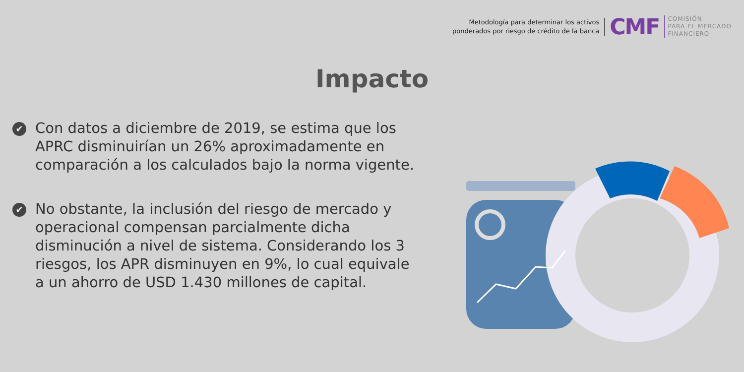Metodología para determinar los activos
ponderados por riesgo de crédito de la banca
CMF
COMISIÓN
PARA EL MERCADO
FINANCIERO
Impacto
✔
Con datos a diciembre de 2019, se estima que los APRC disminuirían un 26% aproximadamente en comparación a los calculados bajo la norma vigente.
✔
No obstante, la inclusión del riesgo de mercado y operacional compensan parcialmente dicha disminución a nivel de sistema. Considerando los 3 riesgos, los APR disminuyen en 9%, lo cual equivale a un ahorro de USD 1.430 millones de capital.